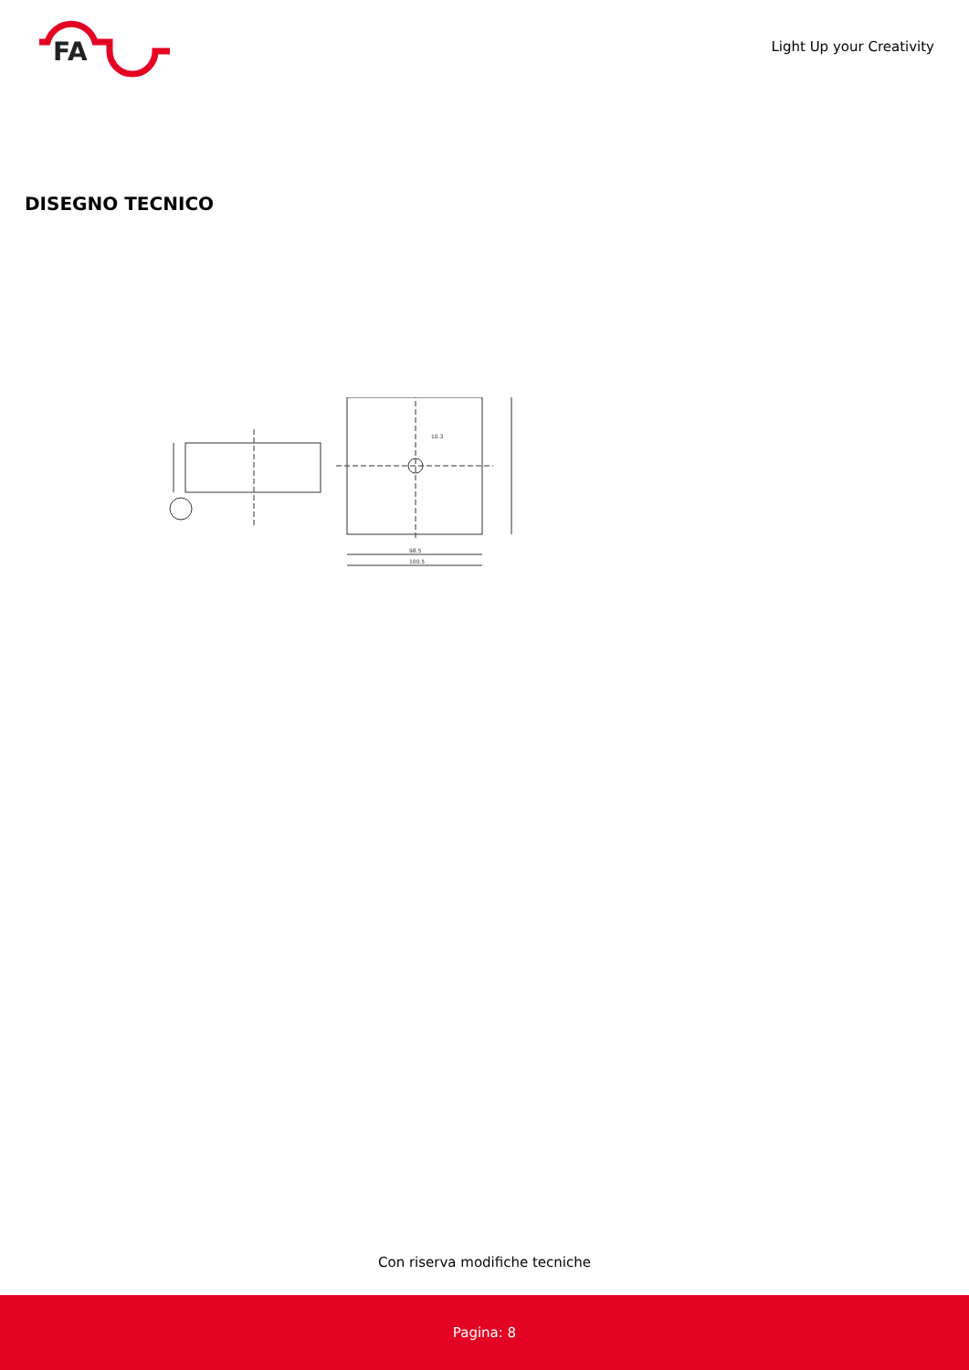FA
Light Up your Creativity
DISEGNO TECNICO
98.5
100.5
10.3
Con riserva modifiche tecniche
Pagina: 8